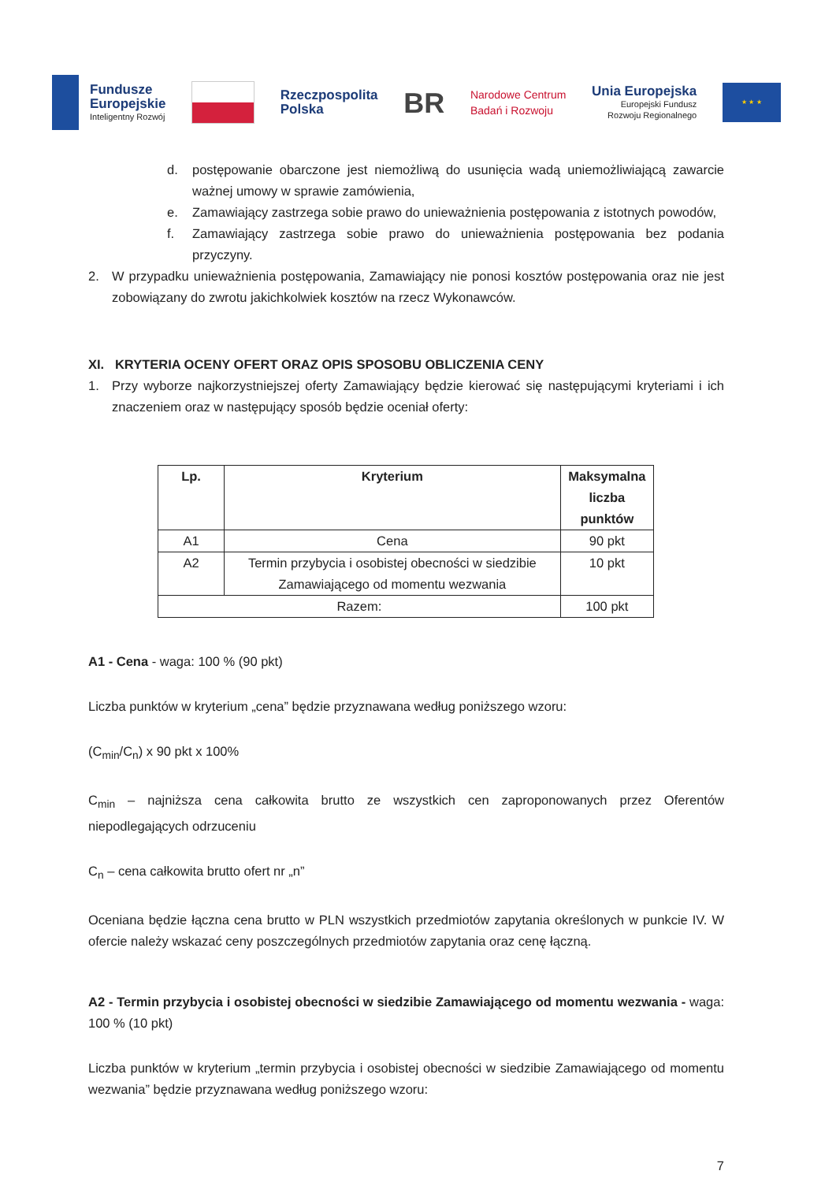Fundusze
Europejskie
Inteligentny Rozwój
Rzeczpospolita
Polska
BR
Narodowe Centrum
Badań i Rozwoju
Unia Europejska
Europejski Fundusz
Rozwoju Regionalnego
★ ★ ★
d. postępowanie obarczone jest niemożliwą do usunięcia wadą uniemożliwiającą zawarcie ważnej umowy w sprawie zamówienia,
e. Zamawiający zastrzega sobie prawo do unieważnienia postępowania z istotnych powodów,
f. Zamawiający zastrzega sobie prawo do unieważnienia postępowania bez podania przyczyny.
2. W przypadku unieważnienia postępowania, Zamawiający nie ponosi kosztów postępowania oraz nie jest zobowiązany do zwrotu jakichkolwiek kosztów na rzecz Wykonawców.
XI. KRYTERIA OCENY OFERT ORAZ OPIS SPOSOBU OBLICZENIA CENY
1. Przy wyborze najkorzystniejszej oferty Zamawiający będzie kierować się następującymi kryteriami i ich znaczeniem oraz w następujący sposób będzie oceniał oferty:
| Lp. | Kryterium | Maksymalna liczba punktów |
| --- | --- | --- |
| A1 | Cena | 90 pkt |
| A2 | Termin przybycia i osobistej obecności w siedzibie Zamawiającego od momentu wezwania | 10 pkt |
| Razem: | | 100 pkt |
A1 - Cena - waga: 100 % (90 pkt)
Liczba punktów w kryterium „cena” będzie przyznawana według poniższego wzoru:
(C<sub>min</sub>/C<sub>n</sub>) x 90 pkt x 100%
C<sub>min</sub> – najniższa cena całkowita brutto ze wszystkich cen zaproponowanych przez Oferentów niepodlegających odrzuceniu
C<sub>n</sub> – cena całkowita brutto ofert nr „n”
Oceniana będzie łączna cena brutto w PLN wszystkich przedmiotów zapytania określonych w punkcie IV. W ofercie należy wskazać ceny poszczególnych przedmiotów zapytania oraz cenę łączną.
A2 - Termin przybycia i osobistej obecności w siedzibie Zamawiającego od momentu wezwania - waga: 100 % (10 pkt)
Liczba punktów w kryterium „termin przybycia i osobistej obecności w siedzibie Zamawiającego od momentu wezwania” będzie przyznawana według poniższego wzoru:
7